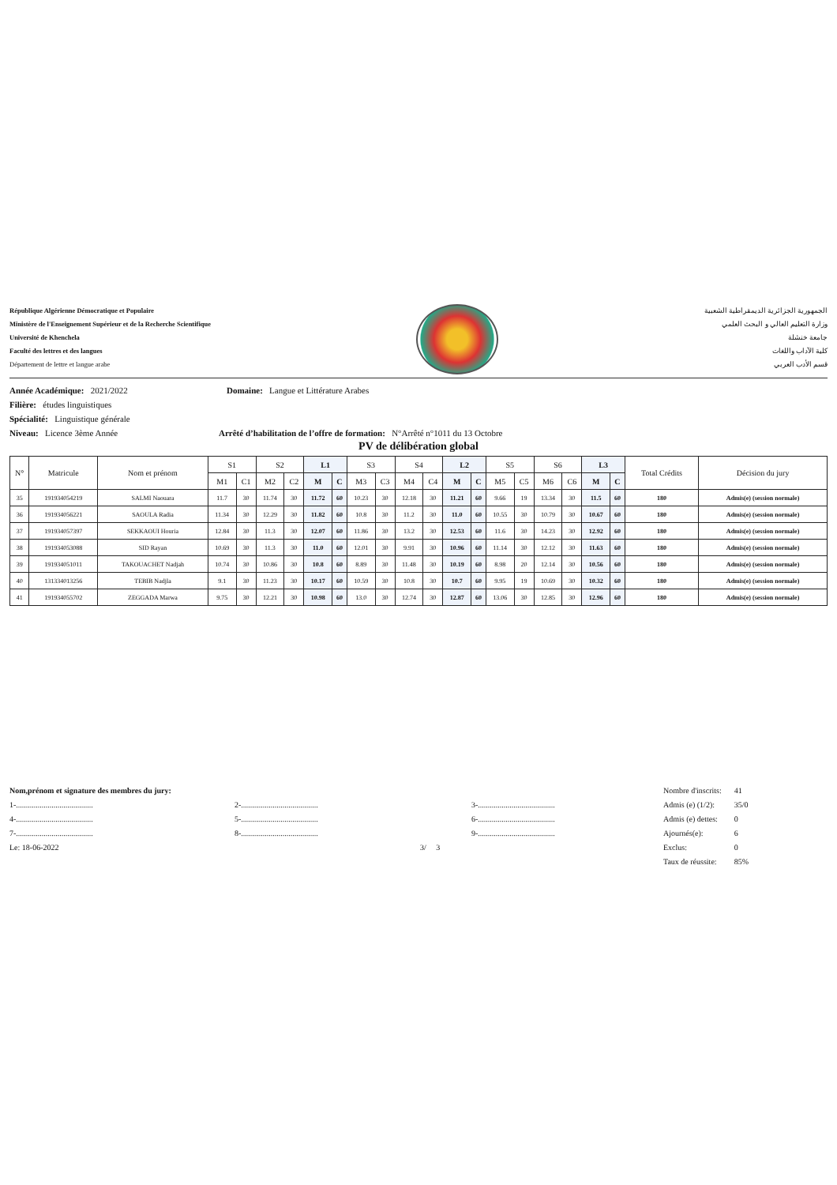République Algérienne Démocratique et Populaire
Ministère de l'Enseignement Supérieur et de la Recherche Scientifique
Université de Khenchela
Faculté des lettres et des langues
Département de lettre et langue arabe
الجمهورية الجزائرية الديمقراطية الشعبية
وزارة التعليم العالي و البحث العلمي
جامعة خنشلة
كلية الآداب واللغات
قسم الأدب العربي
Année Académique: 2021/2022 Domaine: Langue et Littérature Arabes
Filière: études linguistiques
Spécialité: Linguistique générale
Niveau: Licence 3ème Année Arrêté d’habilitation de l’offre de formation: N°Arrêté n°1011 du 13 Octobre
PV de délibération global
| N° | Matricule | Nom et prénom | S1 | | S2 | | L1 | | S3 | | S4 | | L2 | | S5 | | S6 | | L3 | | Total Crédits | Décision du jury |
| --- | --- | --- | --- | --- | --- | --- | --- | --- | --- | --- | --- | --- | --- | --- | --- | --- | --- | --- | --- | --- | --- | --- |
| | | | M1 | C1 | M2 | C2 | M | C | M3 | C3 | M4 | C4 | M | C | M5 | C5 | M6 | C6 | M | C | | |
| 35 | 191934054219 | SALMI Naouara | 11.7 | 30 | 11.74 | 30 | 11.72 | 60 | 10.23 | 30 | 12.18 | 30 | 11.21 | 60 | 9.66 | 19 | 13.34 | 30 | 11.5 | 60 | 180 | Admis(e) (session normale) |
| 36 | 191934056221 | SAOULA Radia | 11.34 | 30 | 12.29 | 30 | 11.82 | 60 | 10.8 | 30 | 11.2 | 30 | 11.0 | 60 | 10.55 | 30 | 10.79 | 30 | 10.67 | 60 | 180 | Admis(e) (session normale) |
| 37 | 191934057397 | SEKKAOUI Houria | 12.84 | 30 | 11.3 | 30 | 12.07 | 60 | 11.86 | 30 | 13.2 | 30 | 12.53 | 60 | 11.6 | 30 | 14.23 | 30 | 12.92 | 60 | 180 | Admis(e) (session normale) |
| 38 | 191934053088 | SID Rayan | 10.69 | 30 | 11.3 | 30 | 11.0 | 60 | 12.01 | 30 | 9.91 | 30 | 10.96 | 60 | 11.14 | 30 | 12.12 | 30 | 11.63 | 60 | 180 | Admis(e) (session normale) |
| 39 | 191934051011 | TAKOUACHET Nadjah | 10.74 | 30 | 10.86 | 30 | 10.8 | 60 | 8.89 | 30 | 11.48 | 30 | 10.19 | 60 | 8.98 | 20 | 12.14 | 30 | 10.56 | 60 | 180 | Admis(e) (session normale) |
| 40 | 131334013256 | TEBIB Nadjla | 9.1 | 30 | 11.23 | 30 | 10.17 | 60 | 10.59 | 30 | 10.8 | 30 | 10.7 | 60 | 9.95 | 19 | 10.69 | 30 | 10.32 | 60 | 180 | Admis(e) (session normale) |
| 41 | 191934055702 | ZEGGADA Marwa | 9.75 | 30 | 12.21 | 30 | 10.98 | 60 | 13.0 | 30 | 12.74 | 30 | 12.87 | 60 | 13.06 | 30 | 12.85 | 30 | 12.96 | 60 | 180 | Admis(e) (session normale) |
Nom,prénom et signature des membres du jury:
1-....................................... 2-....................................... 3-.......................................
4-....................................... 5-....................................... 6-.......................................
7-....................................... 8-....................................... 9-.......................................
Le: 18-06-2022 3/ 3
| Nombre d'inscrits: | 41 |
| Admis (e) (1/2): | 35/0 |
| Admis (e) dettes: | 0 |
| Ajournés(e): | 6 |
| Exclus: | 0 |
| Taux de réussite: | 85% |